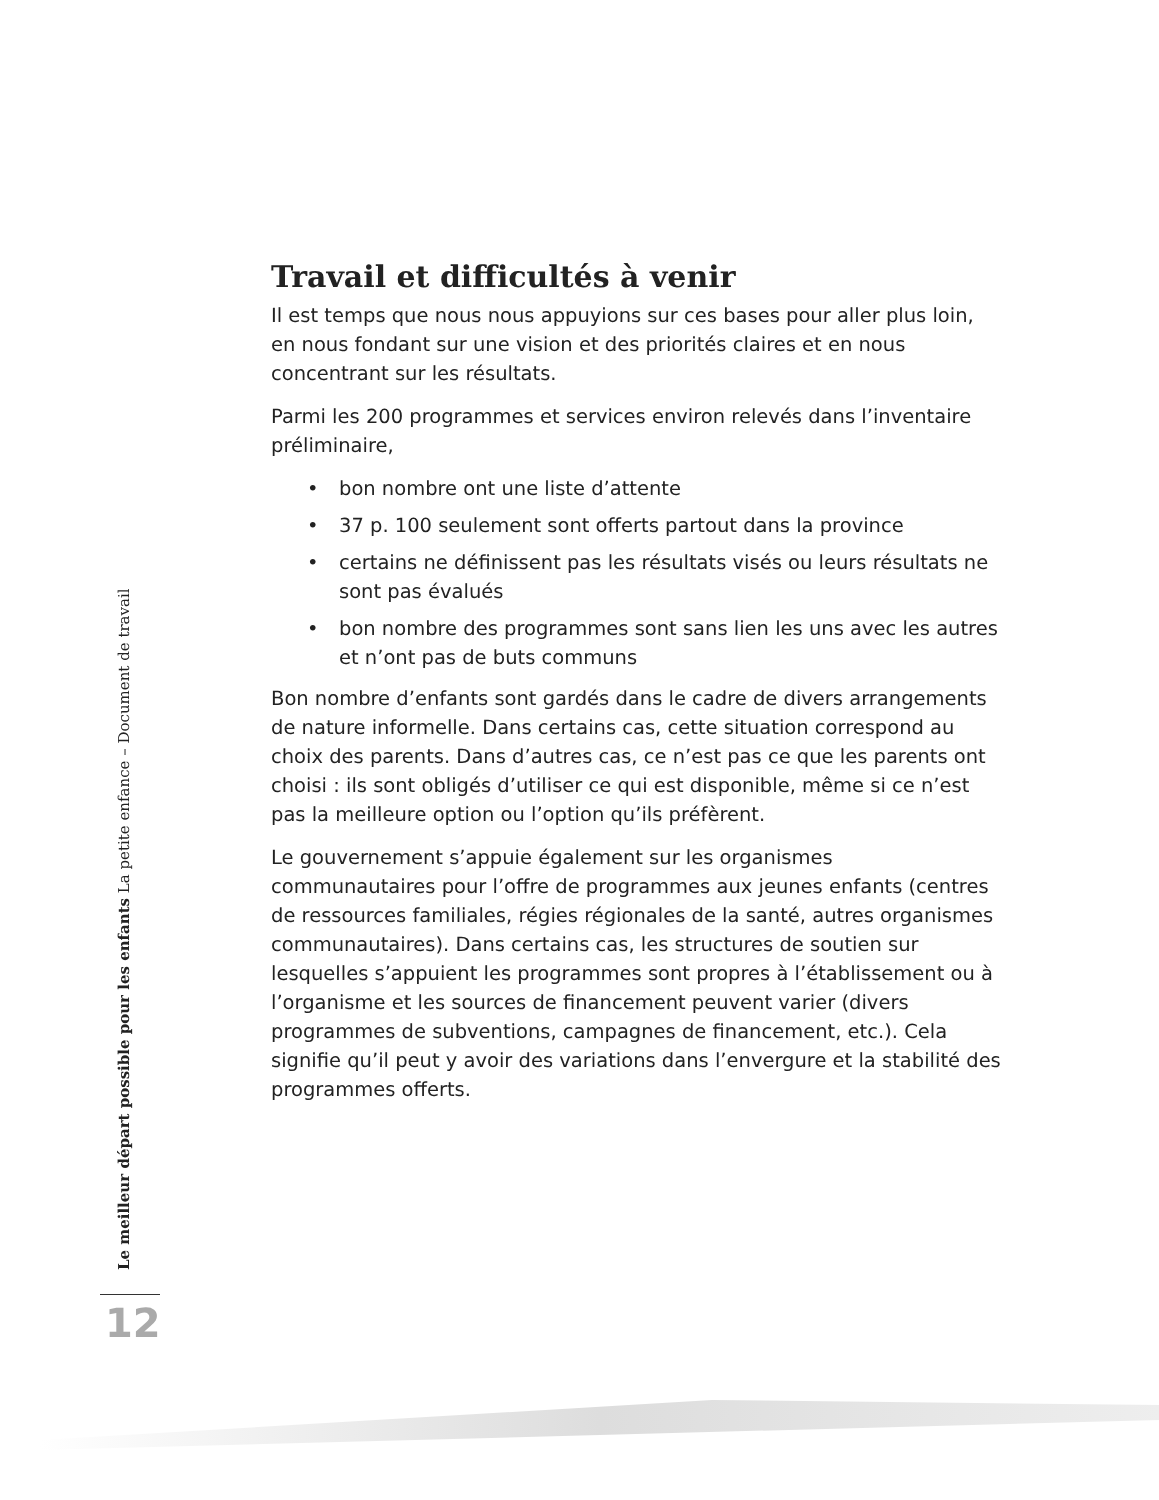Travail et difficultés à venir
Il est temps que nous nous appuyions sur ces bases pour aller plus loin, en nous fondant sur une vision et des priorités claires et en nous concentrant sur les résultats.
Parmi les 200 programmes et services environ relevés dans l’inventaire préliminaire,
• bon nombre ont une liste d’attente
• 37 p. 100 seulement sont offerts partout dans la province
• certains ne définissent pas les résultats visés ou leurs résultats ne sont pas évalués
• bon nombre des programmes sont sans lien les uns avec les autres et n’ont pas de buts communs
Bon nombre d’enfants sont gardés dans le cadre de divers arrangements de nature informelle. Dans certains cas, cette situation correspond au choix des parents. Dans d’autres cas, ce n’est pas ce que les parents ont choisi : ils sont obligés d’utiliser ce qui est disponible, même si ce n’est pas la meilleure option ou l’option qu’ils préfèrent.
Le gouvernement s’appuie également sur les organismes communautaires pour l’offre de programmes aux jeunes enfants (centres de ressources familiales, régies régionales de la santé, autres organismes communautaires). Dans certains cas, les structures de soutien sur lesquelles s’appuient les programmes sont propres à l’établissement ou à l’organisme et les sources de financement peuvent varier (divers programmes de subventions, campagnes de financement, etc.). Cela signifie qu’il peut y avoir des variations dans l’envergure et la stabilité des programmes offerts.
Le meilleur départ possible pour les enfants La petite enfance – Document de travail
12